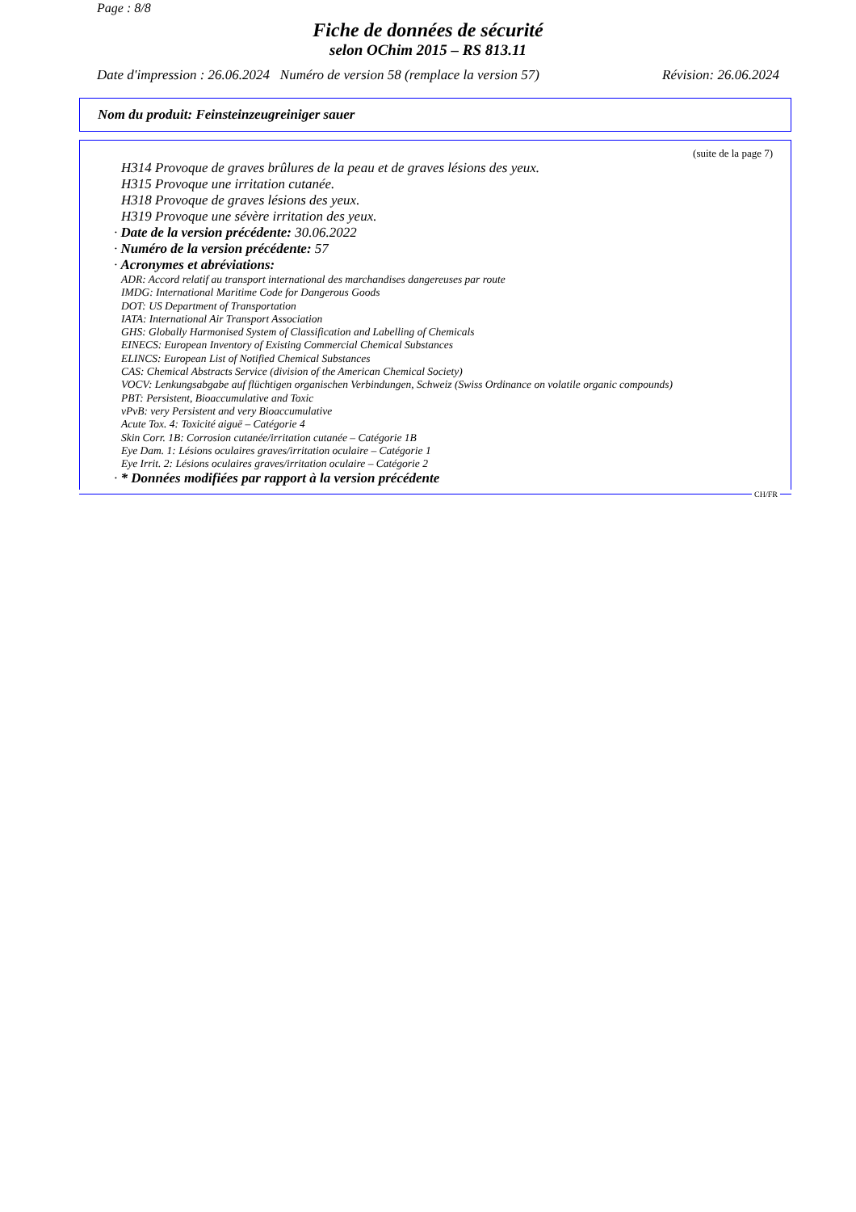Page : 8/8
Fiche de données de sécurité
selon OChim 2015 – RS 813.11
Date d'impression : 26.06.2024 Numéro de version 58 (remplace la version 57) Révision: 26.06.2024
Nom du produit: Feinsteinzeugreiniger sauer
(suite de la page 7)
H314 Provoque de graves brûlures de la peau et de graves lésions des yeux.
H315 Provoque une irritation cutanée.
H318 Provoque de graves lésions des yeux.
H319 Provoque une sévère irritation des yeux.
· Date de la version précédente: 30.06.2022
· Numéro de la version précédente: 57
· Acronymes et abréviations:
ADR: Accord relatif au transport international des marchandises dangereuses par route
IMDG: International Maritime Code for Dangerous Goods
DOT: US Department of Transportation
IATA: International Air Transport Association
GHS: Globally Harmonised System of Classification and Labelling of Chemicals
EINECS: European Inventory of Existing Commercial Chemical Substances
ELINCS: European List of Notified Chemical Substances
CAS: Chemical Abstracts Service (division of the American Chemical Society)
VOCV: Lenkungsabgabe auf flüchtigen organischen Verbindungen, Schweiz (Swiss Ordinance on volatile organic compounds)
PBT: Persistent, Bioaccumulative and Toxic
vPvB: very Persistent and very Bioaccumulative
Acute Tox. 4: Toxicité aiguë – Catégorie 4
Skin Corr. 1B: Corrosion cutanée/irritation cutanée – Catégorie 1B
Eye Dam. 1: Lésions oculaires graves/irritation oculaire – Catégorie 1
Eye Irrit. 2: Lésions oculaires graves/irritation oculaire – Catégorie 2
· * Données modifiées par rapport à la version précédente
CH/FR